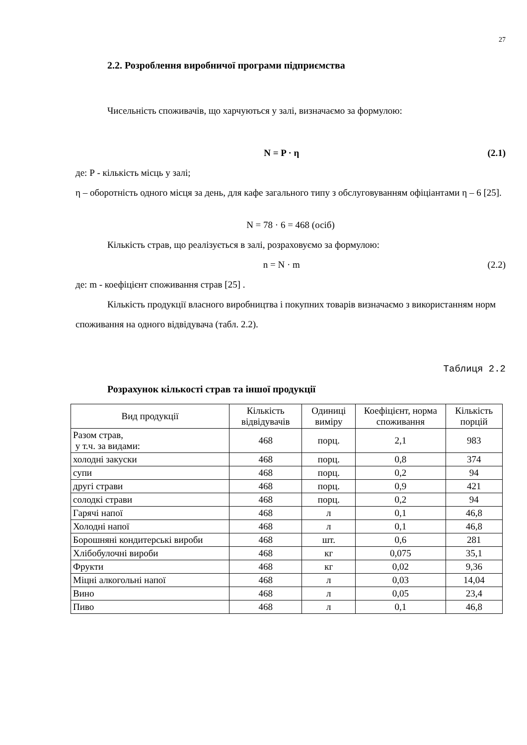27
2.2. Розроблення виробничої програми підприємства
Чисельність споживачів, що харчуються у залі, визначаємо за формулою:
N = P · η (2.1)
де: Р - кількість місць у залі;
η – оборотність одного місця за день, для кафе загального типу з обслуговуванням офіціантами η – 6 [25].
N = 78 · 6 = 468 (осіб)
Кількість страв, що реалізується в залі, розраховуємо за формулою:
n = N · m (2.2)
де: m - коефіцієнт споживання страв [25] .
Кількість продукції власного виробництва і покупних товарів визначаємо з використанням норм споживання на одного відвідувача (табл. 2.2).
Таблиця 2.2
Розрахунок кількості страв та іншої продукції
| Вид продукції | Кількість відвідувачів | Одиниці виміру | Коефіцієнт, норма споживання | Кількість порцій |
| --- | --- | --- | --- | --- |
| Разом страв, у т.ч. за видами: | 468 | порц. | 2,1 | 983 |
| холодні закуски | 468 | порц. | 0,8 | 374 |
| супи | 468 | порц. | 0,2 | 94 |
| другі страви | 468 | порц. | 0,9 | 421 |
| солодкі страви | 468 | порц. | 0,2 | 94 |
| Гарячі напої | 468 | л | 0,1 | 46,8 |
| Холодні напої | 468 | л | 0,1 | 46,8 |
| Борошняні кондитерські вироби | 468 | шт. | 0,6 | 281 |
| Хлібобулочні вироби | 468 | кг | 0,075 | 35,1 |
| Фрукти | 468 | кг | 0,02 | 9,36 |
| Міцні алкогольні напої | 468 | л | 0,03 | 14,04 |
| Вино | 468 | л | 0,05 | 23,4 |
| Пиво | 468 | л | 0,1 | 46,8 |